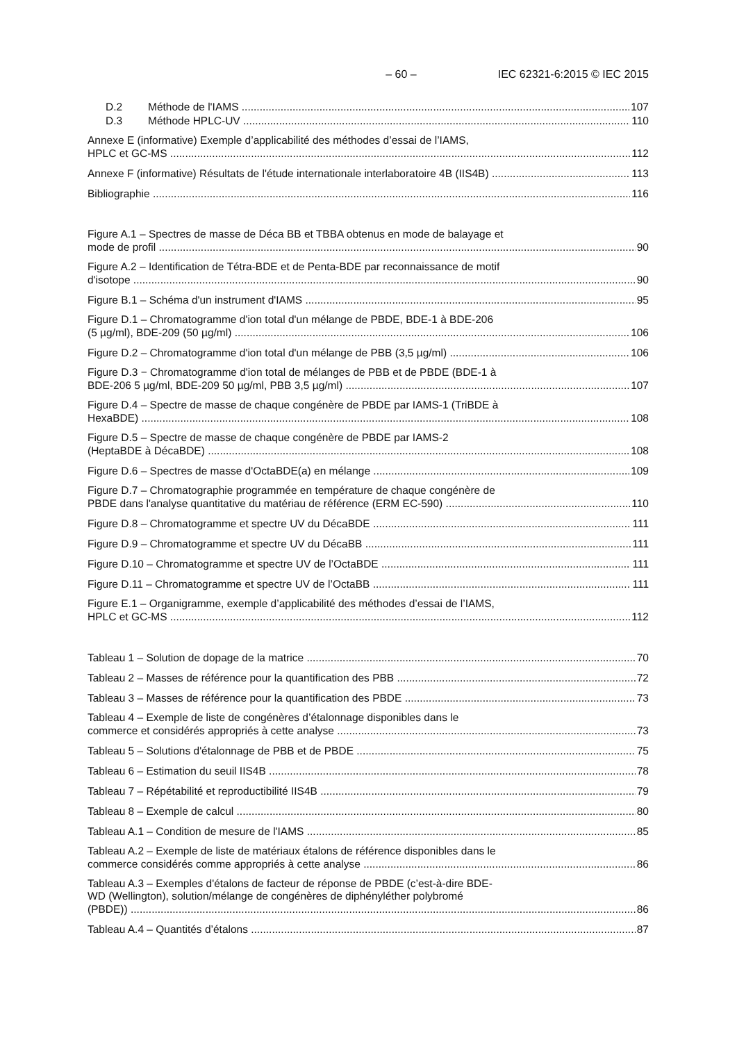– 60 – IEC 62321-6:2015 © IEC 2015
D.2 Méthode de l'IAMS 107
D.3 Méthode HPLC-UV 110
Annexe E (informative) Exemple d’applicabilité des méthodes d’essai de l’IAMS,
HPLC et GC-MS 112
Annexe F (informative) Résultats de l'étude internationale interlaboratoire 4B (IIS4B) 113
Bibliographie 116
Figure A.1 – Spectres de masse de Déca BB et TBBA obtenus en mode de balayage et
mode de profil 90
Figure A.2 – Identification de Tétra-BDE et de Penta-BDE par reconnaissance de motif
d'isotope 90
Figure B.1 – Schéma d'un instrument d'IAMS 95
Figure D.1 – Chromatogramme d'ion total d'un mélange de PBDE, BDE-1 à BDE-206
(5 µg/ml), BDE-209 (50 µg/ml) 106
Figure D.2 – Chromatogramme d'ion total d'un mélange de PBB (3,5 µg/ml) 106
Figure D.3 − Chromatogramme d'ion total de mélanges de PBB et de PBDE (BDE-1 à
BDE-206 5 µg/ml, BDE-209 50 µg/ml, PBB 3,5 µg/ml) 107
Figure D.4 – Spectre de masse de chaque congénère de PBDE par IAMS-1 (TriBDE à
HexaBDE) 108
Figure D.5 – Spectre de masse de chaque congénère de PBDE par IAMS-2
(HeptaBDE à DécaBDE) 108
Figure D.6 – Spectres de masse d'OctaBDE(a) en mélange 109
Figure D.7 – Chromatographie programmée en température de chaque congénère de
PBDE dans l'analyse quantitative du matériau de référence (ERM EC-590) 110
Figure D.8 – Chromatogramme et spectre UV du DécaBDE 111
Figure D.9 – Chromatogramme et spectre UV du DécaBB 111
Figure D.10 – Chromatogramme et spectre UV de l’OctaBDE 111
Figure D.11 – Chromatogramme et spectre UV de l’OctaBB 111
Figure E.1 – Organigramme, exemple d’applicabilité des méthodes d’essai de l’IAMS,
HPLC et GC-MS 112
Tableau 1 – Solution de dopage de la matrice 70
Tableau 2 – Masses de référence pour la quantification des PBB 72
Tableau 3 – Masses de référence pour la quantification des PBDE 73
Tableau 4 – Exemple de liste de congénères d’étalonnage disponibles dans le
commerce et considérés appropriés à cette analyse 73
Tableau 5 – Solutions d'étalonnage de PBB et de PBDE 75
Tableau 6 – Estimation du seuil IIS4B 78
Tableau 7 – Répétabilité et reproductibilité IIS4B 79
Tableau 8 – Exemple de calcul 80
Tableau A.1 – Condition de mesure de l'IAMS 85
Tableau A.2 – Exemple de liste de matériaux étalons de référence disponibles dans le
commerce considérés comme appropriés à cette analyse 86
Tableau A.3 – Exemples d'étalons de facteur de réponse de PBDE (c’est-à-dire BDE-
WD (Wellington), solution/mélange de congénères de diphényléther polybromé
(PBDE)) 86
Tableau A.4 – Quantités d’étalons 87